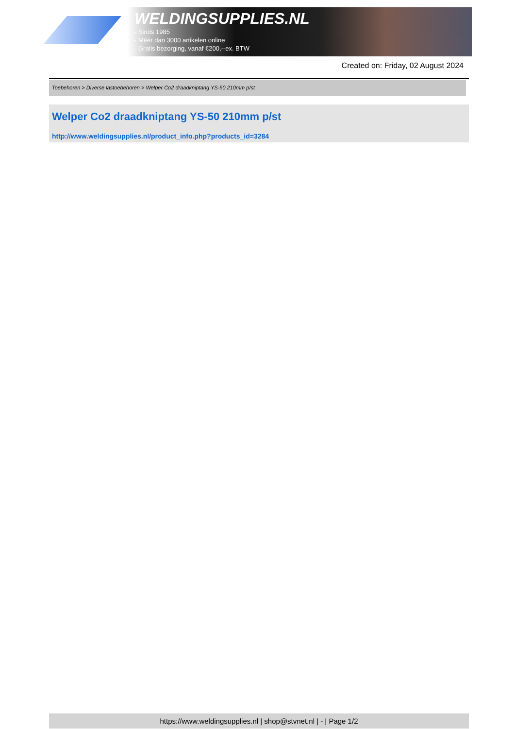WELDINGSUPPLIES.NL
- Sinds 1985
- Méér dan 3000 artikelen online
- Gratis bezorging, vanaf €200,--ex. BTW
Created on: Friday, 02 August 2024
Toebehoren > Diverse lastoebehoren > Welper Co2 draadkniptang YS-50 210mm p/st
Welper Co2 draadkniptang YS-50 210mm p/st
http://www.weldingsupplies.nl/product_info.php?products_id=3284
https://www.weldingsupplies.nl | shop@stvnet.nl | - | Page 1/2